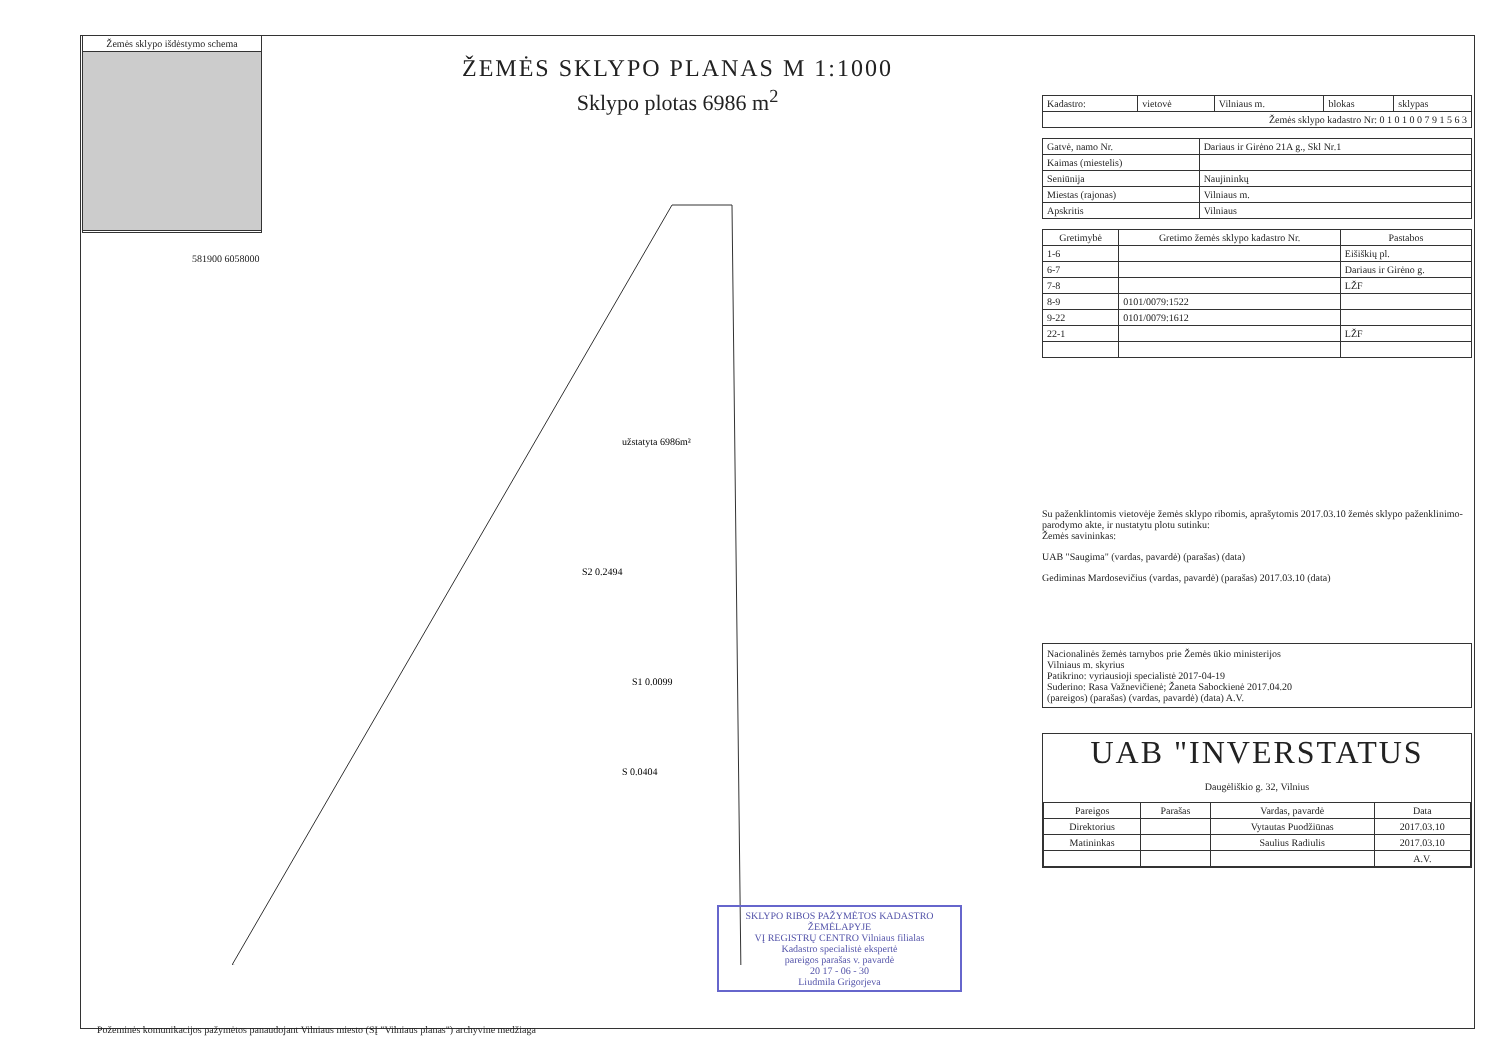Žemės sklypo išdėstymo schema
581900 6058000
ŽEMĖS SKLYPO PLANAS M 1:1000
Sklypo plotas 6986 m<sup>2</sup>
užstatyta 6986m²
S2 0.2494
S1 0.0099
S 0.0404
Požeminės komunikacijos pažymėtos panaudojant Vilniaus miesto (SĮ "Vilniaus planas") archyvine medžiaga
SKLYPO RIBOS PAŽYMĖTOS KADASTRO ŽEMĖLAPYJE
VĮ REGISTRŲ CENTRO Vilniaus filialas
Kadastro specialistė ekspertė
pareigos parašas v. pavardė
20 17 - 06 - 30
Liudmila Grigorjeva
| Kadastro: | vietovė | Vilniaus m. | blokas | sklypas |
| Žemės sklypo kadastro Nr: 0 1 0 1 0 0 7 9 1 5 6 3 | | | | |
| Gatvė, namo Nr. | Dariaus ir Girėno 21A g., Skl Nr.1 |
| Kaimas (miestelis) | |
| Seniūnija | Naujininkų |
| Miestas (rajonas) | Vilniaus m. |
| Apskritis | Vilniaus |
| Gretimybė | Gretimo žemės sklypo kadastro Nr. | Pastabos |
| --- | --- | --- |
| 1-6 | | Eišiškių pl. |
| 6-7 | | Dariaus ir Girėno g. |
| 7-8 | | LŽF |
| 8-9 | 0101/0079:1522 | |
| 9-22 | 0101/0079:1612 | |
| 22-1 | | LŽF |
Su paženklintomis vietovėje žemės sklypo ribomis, aprašytomis 2017.03.10 žemės sklypo paženklinimo-parodymo akte, ir nustatytu plotu sutinku:
Žemės savininkas:
UAB "Saugima" (vardas, pavardė) (parašas) (data)
Gediminas Mardosevičius (vardas, pavardė) (parašas) 2017.03.10 (data)
Nacionalinės žemės tarnybos prie Žemės ūkio ministerijos
Vilniaus m. skyrius
Patikrino: vyriausioji specialistė 2017-04-19
Suderino: Rasa Važnevičienė; Žaneta Sabockienė 2017.04.20
(pareigos) (parašas) (vardas, pavardė) (data) A.V.
UAB "INVERSTATUS
Daugėliškio g. 32, Vilnius
| Pareigos | Parašas | Vardas, pavardė | Data |
| Direktorius | | Vytautas Puodžiūnas | 2017.03.10 |
| Matininkas | | Saulius Radiulis | 2017.03.10 |
| | | | A.V. |